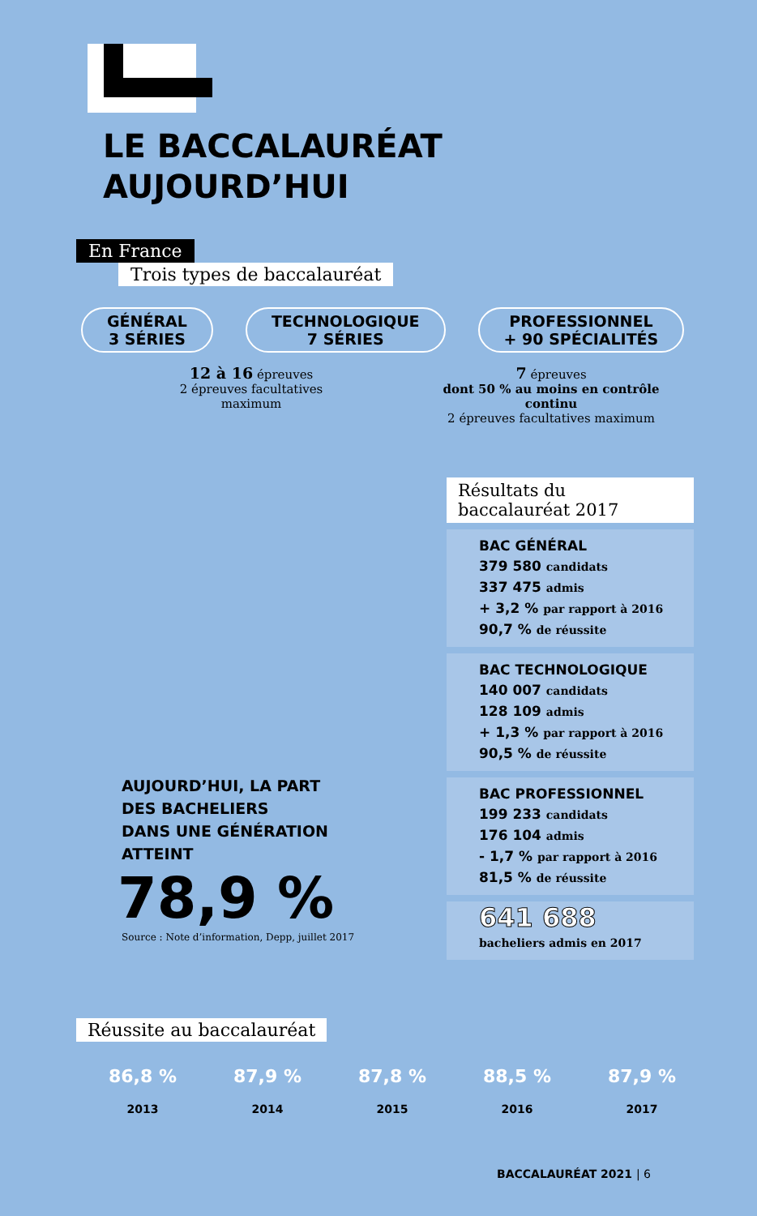LE BACCALAURÉAT
AUJOURD’HUI
En France
Trois types de baccalauréat
GÉNÉRAL
3 SÉRIES
TECHNOLOGIQUE
7 SÉRIES
PROFESSIONNEL
+ 90 SPÉCIALITÉS
12 à 16 épreuves
2 épreuves facultatives
maximum
7 épreuves
dont 50 % au moins en contrôle continu
2 épreuves facultatives maximum
AUJOURD’HUI, LA PART
DES BACHELIERS
DANS UNE GÉNÉRATION
ATTEINT
78,9 %
Source : Note d’information, Depp, juillet 2017
Résultats du
baccalauréat 2017
BAC GÉNÉRAL
379 580 candidats
337 475 admis
+ 3,2 % par rapport à 2016
90,7 % de réussite
BAC TECHNOLOGIQUE
140 007 candidats
128 109 admis
+ 1,3 % par rapport à 2016
90,5 % de réussite
BAC PROFESSIONNEL
199 233 candidats
176 104 admis
- 1,7 % par rapport à 2016
81,5 % de réussite
641 688
bacheliers admis en 2017
Réussite au baccalauréat
86,8 %
2013
87,9 %
2014
87,8 %
2015
88,5 %
2016
87,9 %
2017
BACCALAURÉAT 2021 | 6